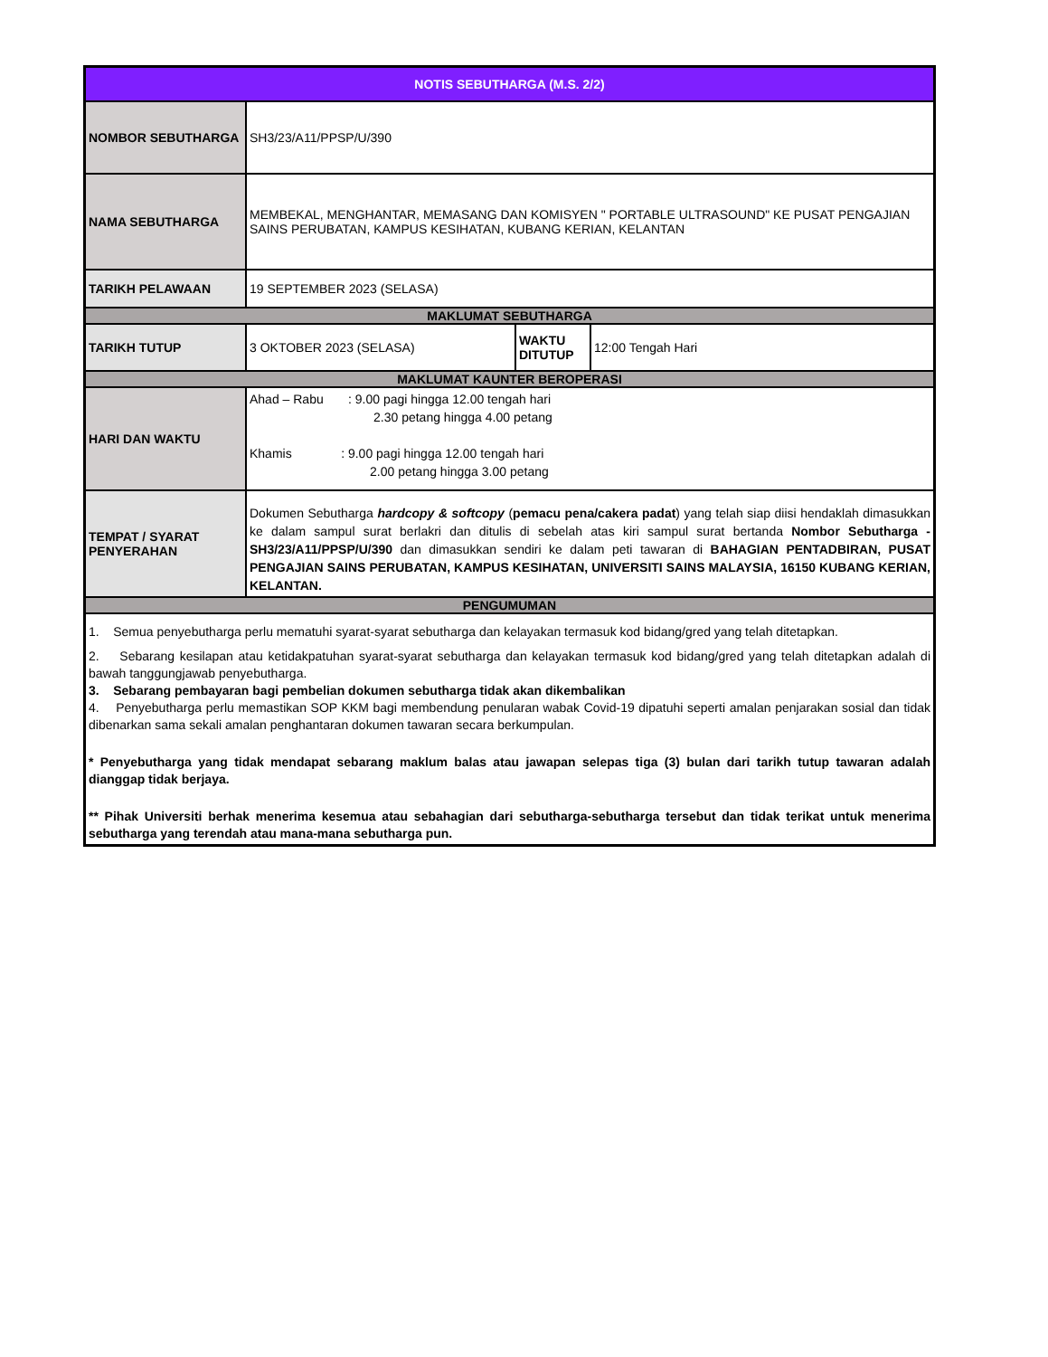| NOTIS SEBUTHARGA (M.S. 2/2) | | | |
| NOMBOR SEBUTHARGA | SH3/23/A11/PPSP/U/390 | | |
| NAMA SEBUTHARGA | MEMBEKAL, MENGHANTAR, MEMASANG DAN KOMISYEN " PORTABLE ULTRASOUND" KE PUSAT PENGAJIAN SAINS PERUBATAN, KAMPUS KESIHATAN, KUBANG KERIAN, KELANTAN | | |
| TARIKH PELAWAAN | 19 SEPTEMBER 2023 (SELASA) | | |
| MAKLUMAT SEBUTHARGA | | | |
| TARIKH TUTUP | 3 OKTOBER 2023 (SELASA) | WAKTU DITUTUP | 12:00 Tengah Hari |
| MAKLUMAT KAUNTER BEROPERASI | | | |
| HARI DAN WAKTU | Ahad – Rabu : 9.00 pagi hingga 12.00 tengah hari 2.30 petang hingga 4.00 petang Khamis : 9.00 pagi hingga 12.00 tengah hari 2.00 petang hingga 3.00 petang | | |
| TEMPAT / SYARAT PENYERAHAN | Dokumen Sebutharga hardcopy & softcopy ( pemacu pena/cakera padat ) yang telah siap diisi hendaklah dimasukkan ke dalam sampul surat berlakri dan ditulis di sebelah atas kiri sampul surat bertanda Nombor Sebutharga - SH3/23/A11/PPSP/U/390 dan dimasukkan sendiri ke dalam peti tawaran di BAHAGIAN PENTADBIRAN, PUSAT PENGAJIAN SAINS PERUBATAN, KAMPUS KESIHATAN, UNIVERSITI SAINS MALAYSIA, 16150 KUBANG KERIAN, KELANTAN. | | |
| PENGUMUMAN | | | |
| 1. Semua penyebutharga perlu mematuhi syarat-syarat sebutharga dan kelayakan termasuk kod bidang/gred yang telah ditetapkan. 2. Sebarang kesilapan atau ketidakpatuhan syarat-syarat sebutharga dan kelayakan termasuk kod bidang/gred yang telah ditetapkan adalah di bawah tanggungjawab penyebutharga. 3. Sebarang pembayaran bagi pembelian dokumen sebutharga tidak akan dikembalikan 4. Penyebutharga perlu memastikan SOP KKM bagi membendung penularan wabak Covid-19 dipatuhi seperti amalan penjarakan sosial dan tidak dibenarkan sama sekali amalan penghantaran dokumen tawaran secara berkumpulan. * Penyebutharga yang tidak mendapat sebarang maklum balas atau jawapan selepas tiga (3) bulan dari tarikh tutup tawaran adalah dianggap tidak berjaya. ** Pihak Universiti berhak menerima kesemua atau sebahagian dari sebutharga-sebutharga tersebut dan tidak terikat untuk menerima sebutharga yang terendah atau mana-mana sebutharga pun. | | | |